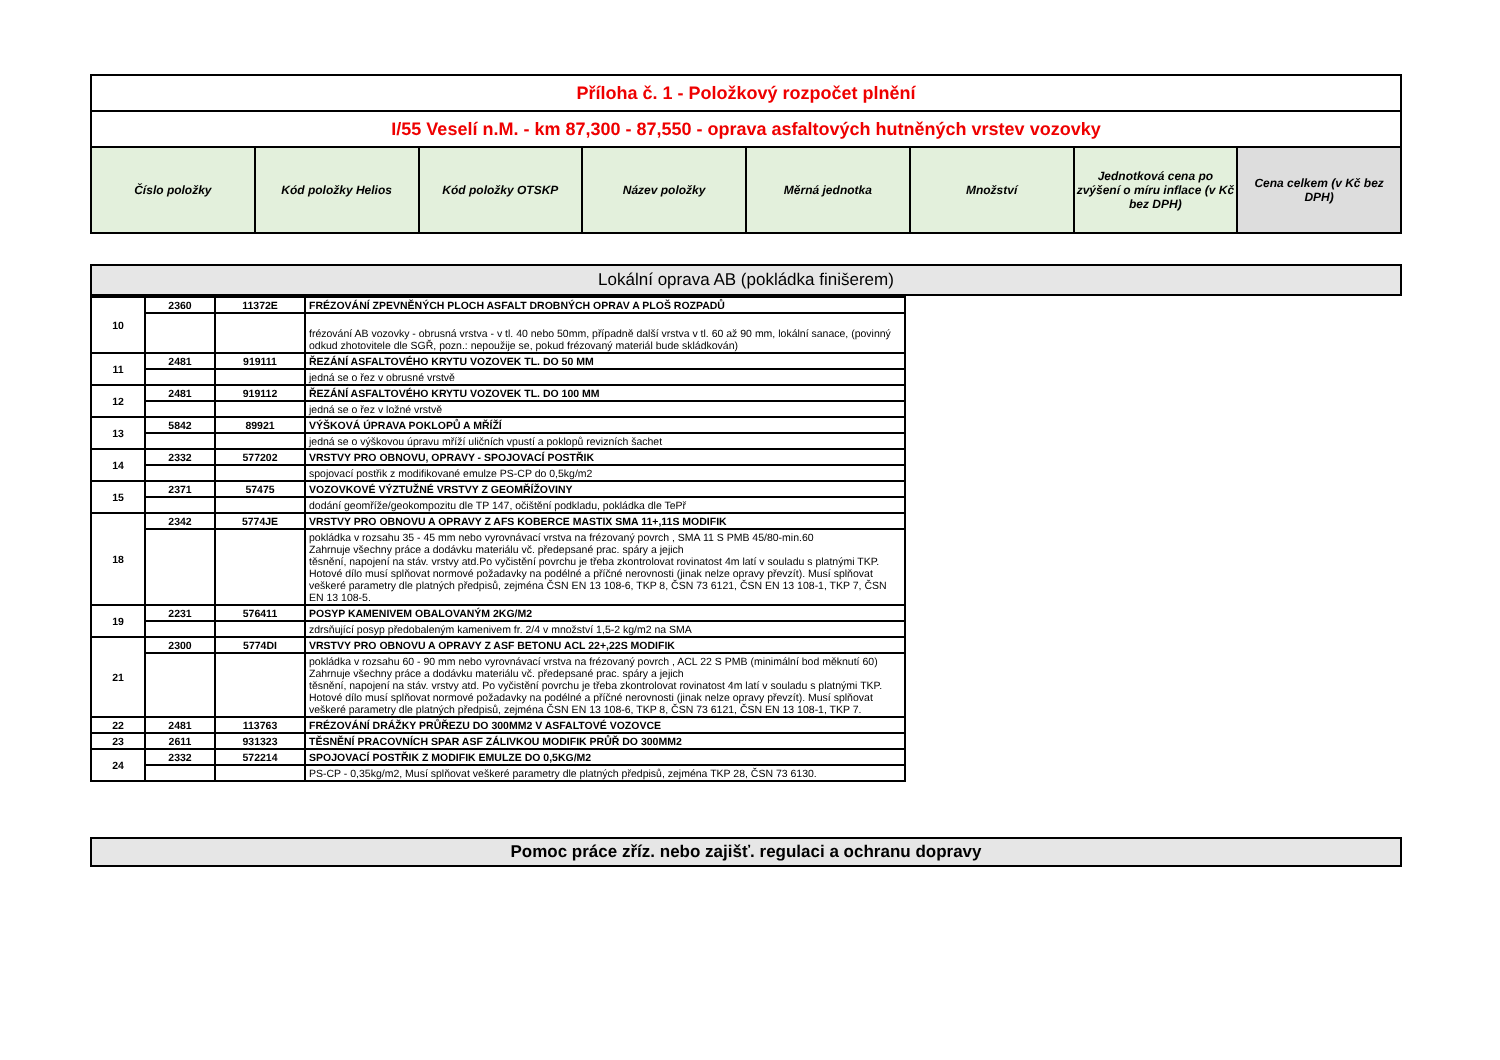| Příloha č. 1 - Položkový rozpočet plnění | | | | | | | |
| I/55 Veselí n.M. - km 87,300 - 87,550 - oprava asfaltových hutněných vrstev vozovky | | | | | | | |
| Číslo položky | Kód položky Helios | Kód položky OTSKP | Název položky | Měrná jednotka | Množství | Jednotková cena po zvýšení o míru inflace (v Kč bez DPH) | Cena celkem (v Kč bez DPH) |
Lokální oprava AB (pokládka finišerem)
| 10 | 2360 | 11372E | FRÉZOVÁNÍ ZPEVNĚNÝCH PLOCH ASFALT DROBNÝCH OPRAV A PLOŠ ROZPADŮ | |
| | | | frézování AB vozovky - obrusná vrstva - v tl. 40 nebo 50mm, případně další vrstva v tl. 60 až 90 mm, lokální sanace, (povinný odkud zhotovitele dle SGŘ, pozn.: nepoužije se, pokud frézovaný materiál bude skládkován) | |
| 11 | 2481 | 919111 | ŘEZÁNÍ ASFALTOVÉHO KRYTU VOZOVEK TL. DO 50 MM | |
| | | | jedná se o řez v obrusné vrstvě | |
| 12 | 2481 | 919112 | ŘEZÁNÍ ASFALTOVÉHO KRYTU VOZOVEK TL. DO 100 MM | |
| | | | jedná se o řez v ložné vrstvě | |
| 13 | 5842 | 89921 | VÝŠKOVÁ ÚPRAVA POKLOPŮ A MŘÍŽÍ | |
| | | | jedná se o výškovou úpravu mříží uličních vpustí a poklopů revizních šachet | |
| 14 | 2332 | 577202 | VRSTVY PRO OBNOVU, OPRAVY - SPOJOVACÍ POSTŘIK | |
| | | | spojovací postřik z modifikované emulze PS-CP do 0,5kg/m2 | |
| 15 | 2371 | 57475 | VOZOVKOVÉ VÝZTUŽNÉ VRSTVY Z GEOMŘÍŽOVINY | |
| | | | dodání geomříže/geokompozitu dle TP 147, očištění podkladu, pokládka dle TePř | |
| 18 | 2342 | 5774JE | VRSTVY PRO OBNOVU A OPRAVY Z AFS KOBERCE MASTIX SMA 11+,11S MODIFIK | |
| | | | pokládka v rozsahu 35 - 45 mm nebo vyrovnávací vrstva na frézovaný povrch , SMA 11 S PMB 45/80-min.60 Zahrnuje všechny práce a dodávku materiálu vč. předepsané prac. spáry a jejich těsnění, napojení na stáv. vrstvy atd.Po vyčistění povrchu je třeba zkontrolovat rovinatost 4m latí v souladu s platnými TKP. Hotové dílo musí splňovat normové požadavky na podélné a příčné nerovnosti (jinak nelze opravy převzít). Musí splňovat veškeré parametry dle platných předpisů, zejména ČSN EN 13 108-6, TKP 8, ČSN 73 6121, ČSN EN 13 108-1, TKP 7, ČSN EN 13 108-5. | |
| 19 | 2231 | 576411 | POSYP KAMENIVEM OBALOVANÝM 2KG/M2 | |
| | | | zdrsňující posyp předobaleným kamenivem fr. 2/4 v množství 1,5-2 kg/m2 na SMA | |
| 21 | 2300 | 5774DI | VRSTVY PRO OBNOVU A OPRAVY Z ASF BETONU ACL 22+,22S MODIFIK | |
| | | | pokládka v rozsahu 60 - 90 mm nebo vyrovnávací vrstva na frézovaný povrch , ACL 22 S PMB (minimální bod měknutí 60) Zahrnuje všechny práce a dodávku materiálu vč. předepsané prac. spáry a jejich těsnění, napojení na stáv. vrstvy atd. Po vyčistění povrchu je třeba zkontrolovat rovinatost 4m latí v souladu s platnými TKP. Hotové dílo musí splňovat normové požadavky na podélné a příčné nerovnosti (jinak nelze opravy převzít). Musí splňovat veškeré parametry dle platných předpisů, zejména ČSN EN 13 108-6, TKP 8, ČSN 73 6121, ČSN EN 13 108-1, TKP 7. | |
| 22 | 2481 | 113763 | FRÉZOVÁNÍ DRÁŽKY PRŮŘEZU DO 300MM2 V ASFALTOVÉ VOZOVCE | |
| 23 | 2611 | 931323 | TĚSNĚNÍ PRACOVNÍCH SPAR ASF ZÁLIVKOU MODIFIK PRŮŘ DO 300MM2 | |
| 24 | 2332 | 572214 | SPOJOVACÍ POSTŘIK Z MODIFIK EMULZE DO 0,5KG/M2 | |
| | | | PS-CP - 0,35kg/m2, Musí splňovat veškeré parametry dle platných předpisů, zejména TKP 28, ČSN 73 6130. | |
Pomoc práce zříz. nebo zajišť. regulaci a ochranu dopravy